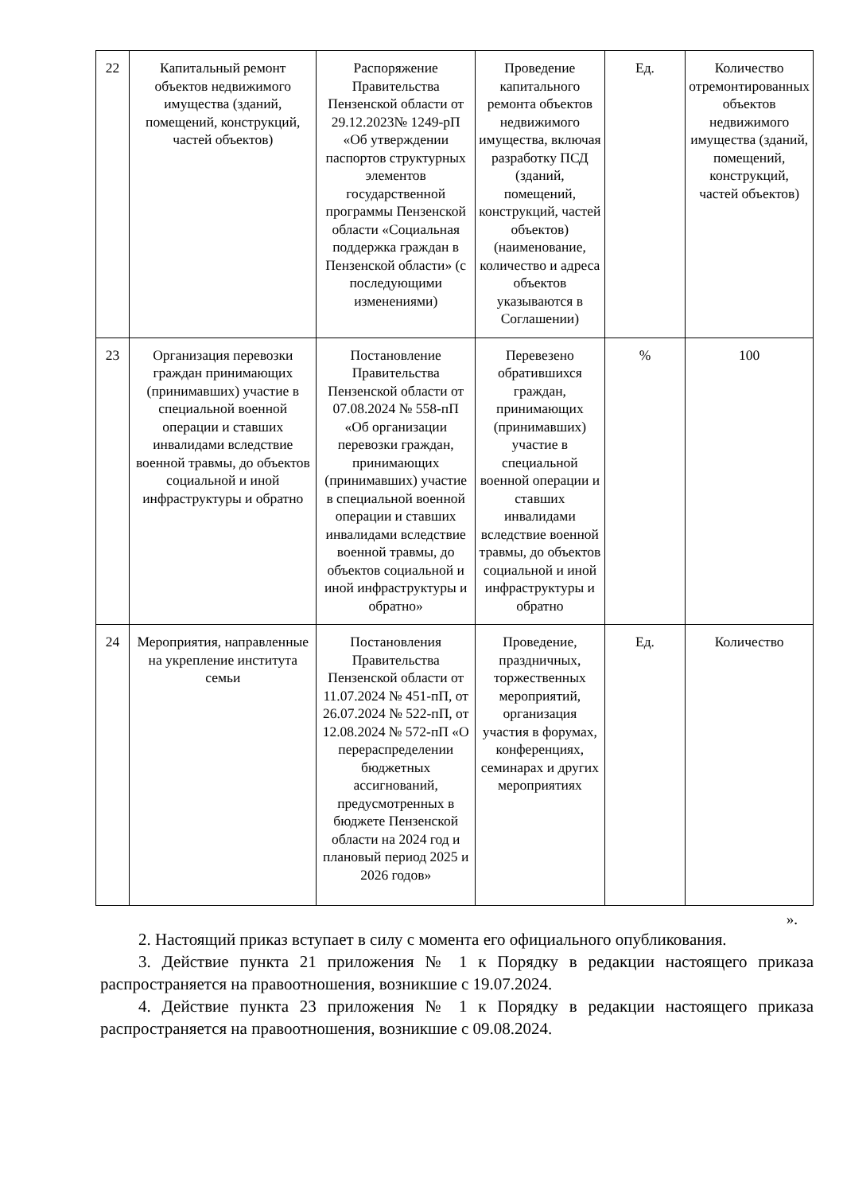| 22 | Капитальный ремонт объектов недвижимого имущества (зданий, помещений, конструкций, частей объектов) | Распоряжение Правительства Пензенской области от 29.12.2023№ 1249-рП «Об утверждении паспортов структурных элементов государственной программы Пензенской области «Социальная поддержка граждан в Пензенской области» (с последующими изменениями) | Проведение капитального ремонта объектов недвижимого имущества, включая разработку ПСД (зданий, помещений, конструкций, частей объектов) (наименование, количество и адреса объектов указываются в Соглашении) | Ед. | Количество отремонтированных объектов недвижимого имущества (зданий, помещений, конструкций, частей объектов) |
| 23 | Организация перевозки граждан принимающих (принимавших) участие в специальной военной операции и ставших инвалидами вследствие военной травмы, до объектов социальной и иной инфраструктуры и обратно | Постановление Правительства Пензенской области от 07.08.2024 № 558-пП «Об организации перевозки граждан, принимающих (принимавших) участие в специальной военной операции и ставших инвалидами вследствие военной травмы, до объектов социальной и иной инфраструктуры и обратно» | Перевезено обратившихся граждан, принимающих (принимавших) участие в специальной военной операции и ставших инвалидами вследствие военной травмы, до объектов социальной и иной инфраструктуры и обратно | % | 100 |
| 24 | Мероприятия, направленные на укрепление института семьи | Постановления Правительства Пензенской области от 11.07.2024 № 451-пП, от 26.07.2024 № 522-пП, от 12.08.2024 № 572-пП «О перераспределении бюджетных ассигнований, предусмотренных в бюджете Пензенской области на 2024 год и плановый период 2025 и 2026 годов» | Проведение, праздничных, торжественных мероприятий, организация участия в форумах, конференциях, семинарах и других мероприятиях | Ед. | Количество |
».
2. Настоящий приказ вступает в силу с момента его официального опубликования.
3. Действие пункта 21 приложения № 1 к Порядку в редакции настоящего приказа распространяется на правоотношения, возникшие с 19.07.2024.
4. Действие пункта 23 приложения № 1 к Порядку в редакции настоящего приказа распространяется на правоотношения, возникшие с 09.08.2024.